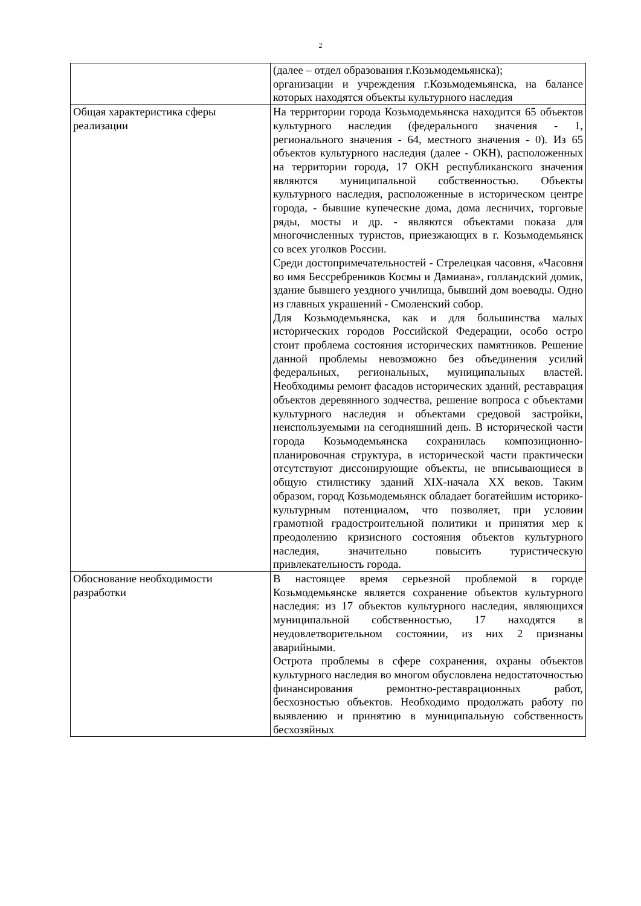2
| | (далее – отдел образования г.Козьмодемьянска); организации и учреждения г.Козьмодемьянска, на балансе которых находятся объекты культурного наследия |
| Общая характеристика сферы реализации | На территории города Козьмодемьянска находится 65 объектов культурного наследия (федерального значения - 1, регионального значения - 64, местного значения - 0). Из 65 объектов культурного наследия (далее - ОКН), расположенных на территории города, 17 ОКН республиканского значения являются муниципальной собственностью. Объекты культурного наследия, расположенные в историческом центре города, - бывшие купеческие дома, дома лесничих, торговые ряды, мосты и др. - являются объектами показа для многочисленных туристов, приезжающих в г. Козьмодемьянск со всех уголков России. Среди достопримечательностей - Стрелецкая часовня, «Часовня во имя Бессребреников Космы и Дамиана», голландский домик, здание бывшего уездного училища, бывший дом воеводы. Одно из главных украшений - Смоленский собор. Для Козьмодемьянска, как и для большинства малых исторических городов Российской Федерации, особо остро стоит проблема состояния исторических памятников. Решение данной проблемы невозможно без объединения усилий федеральных, региональных, муниципальных властей. Необходимы ремонт фасадов исторических зданий, реставрация объектов деревянного зодчества, решение вопроса с объектами культурного наследия и объектами средовой застройки, неиспользуемыми на сегодняшний день. В исторической части города Козьмодемьянска сохранилась композиционно-планировочная структура, в исторической части практически отсутствуют диссонирующие объекты, не вписывающиеся в общую стилистику зданий XIX-начала XX веков. Таким образом, город Козьмодемьянск обладает богатейшим историко-культурным потенциалом, что позволяет, при условии грамотной градостроительной политики и принятия мер к преодолению кризисного состояния объектов культурного наследия, значительно повысить туристическую привлекательность города. |
| Обоснование необходимости разработки | В настоящее время серьезной проблемой в городе Козьмодемьянске является сохранение объектов культурного наследия: из 17 объектов культурного наследия, являющихся муниципальной собственностью, 17 находятся в неудовлетворительном состоянии, из них 2 признаны аварийными. Острота проблемы в сфере сохранения, охраны объектов культурного наследия во многом обусловлена недостаточностью финансирования ремонтно-реставрационных работ, бесхозностью объектов. Необходимо продолжать работу по выявлению и принятию в муниципальную собственность бесхозяйных |